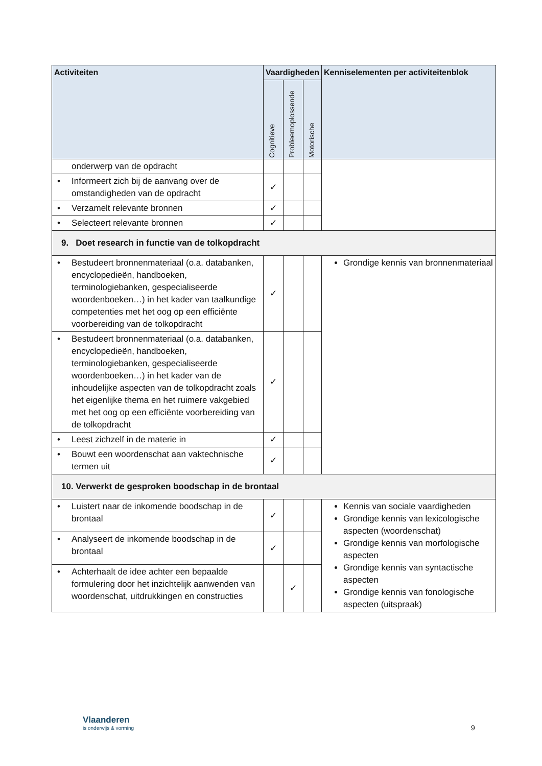| Activiteiten | Vaardigheden | | | Kenniselementen per activiteitenblok |
| --- | --- | --- | --- | --- |
| | Cognitieve | Probleemoplossende | Motorische | |
| onderwerp van de opdracht | | | | |
| • Informeert zich bij de aanvang over de omstandigheden van de opdracht | ✓ | | | |
| • Verzamelt relevante bronnen | ✓ | | | |
| • Selecteert relevante bronnen | ✓ | | | |
| 9. Doet research in functie van de tolkopdracht | | | | |
| • Bestudeert bronnenmateriaal (o.a. databanken, encyclopedieën, handboeken, terminologiebanken, gespecialiseerde woordenboeken…) in het kader van taalkundige competenties met het oog op een efficiënte voorbereiding van de tolkopdracht | ✓ | | | Grondige kennis van bronnenmateriaal |
| • Bestudeert bronnenmateriaal (o.a. databanken, encyclopedieën, handboeken, terminologiebanken, gespecialiseerde woordenboeken…) in het kader van de inhoudelijke aspecten van de tolkopdracht zoals het eigenlijke thema en het ruimere vakgebied met het oog op een efficiënte voorbereiding van de tolkopdracht | ✓ | | | |
| • Leest zichzelf in de materie in | ✓ | | | |
| • Bouwt een woordenschat aan vaktechnische termen uit | ✓ | | | |
| 10. Verwerkt de gesproken boodschap in de brontaal | | | | |
| • Luistert naar de inkomende boodschap in de brontaal | ✓ | | | Kennis van sociale vaardigheden Grondige kennis van lexicologische aspecten (woordenschat) Grondige kennis van morfologische aspecten Grondige kennis van syntactische aspecten Grondige kennis van fonologische aspecten (uitspraak) |
| • Analyseert de inkomende boodschap in de brontaal | ✓ | | | |
| • Achterhaalt de idee achter een bepaalde formulering door het inzichtelijk aanwenden van woordenschat, uitdrukkingen en constructies | | ✓ | | |
Vlaanderen
is onderwijs & vorming
9